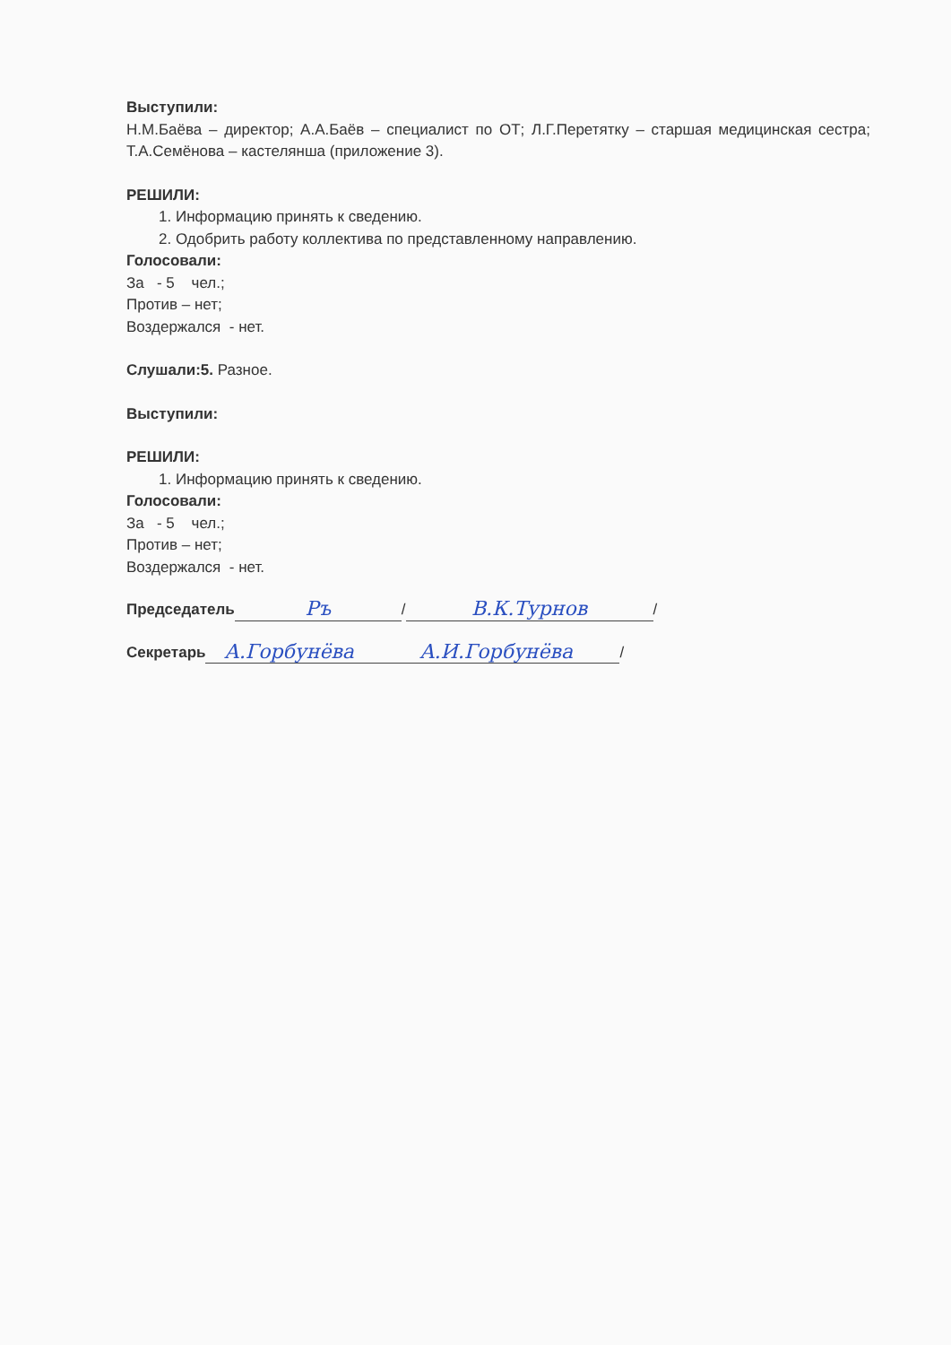Выступили:
Н.М.Баёва – директор; А.А.Баёв – специалист по ОТ; Л.Г.Перетятку – старшая медицинская сестра; Т.А.Семёнова – кастелянша (приложение 3).
РЕШИЛИ:
1. Информацию принять к сведению.
2. Одобрить работу коллектива по представленному направлению.
Голосовали:
За - 5 чел.;
Против – нет;
Воздержался - нет.
Слушали:5. Разное.
Выступили:
РЕШИЛИ:
1. Информацию принять к сведению.
Голосовали:
За - 5 чел.;
Против – нет;
Воздержался - нет.
Председатель Ръ / В.К.Турнов /
Секретарь А.Горбунёва А.И.Горбунёва /